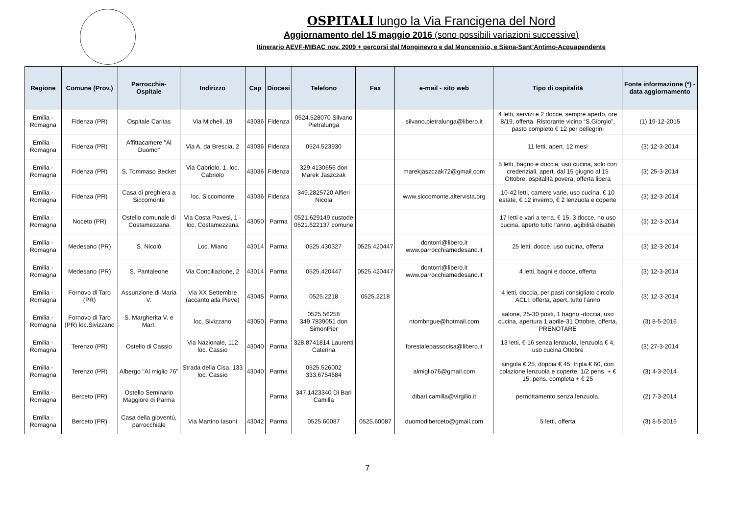OSPITALI lungo la Via Francigena del Nord
Aggiornamento del 15 maggio 2016 (sono possibili variazioni successive)
Itinerario AEVF-MIBAC nov. 2009 + percorsi dal Monginevro e dal Moncenisio, e Siena-Sant’Antimo-Acquapendente
| Regione | Comune (Prov.) | Parrocchia-Ospitale | Indirizzo | Cap | Diocesi | Telefono | Fax | e-mail - sito web | Tipo di ospitalità | Fonte informazione (*) - data aggiornamento |
| --- | --- | --- | --- | --- | --- | --- | --- | --- | --- | --- |
| Emilia - Romagna | Fidenza (PR) | Ospitale Caritas | Via Micheli, 19 | 43036 | Fidenza | 0524.528070 Silvano Pietralunga | | silvano.pietralunga@libero.it | 4 letti, servizi e 2 docce, sempre aperto, ore 8/19, offerta. Ristorante vicino “S.Giorgio”, pasto completo € 12 per pellegrini | (1) 19-12-2015 |
| Emilia - Romagna | Fidenza (PR) | Affittacamere "Al Duomo" | Via A. da Brescia, 2 | 43036 | Fidenza | 0524.523930 | | | 11 letti, apert. 12 mesi | (3) 12-3-2014 |
| Emilia - Romagna | Fidenza (PR) | S. Tommaso Becket | Via Cabriolo, 1, loc. Cabriolo | 43036 | Fidenza | 329.4130656 don Marek Jaszczak | | marekjaszczak72@gmail.com | 5 letti, bagno e doccia, uso cucina, solo con credenziali, apert. dal 15 giugno al 15 Ottobre, ospitalità povera, offerta libera | (3) 25-3-2014 |
| Emilia - Romagna | Fidenza (PR) | Casa di preghiera a Siccomonte | loc. Siccomonte | 43036 | Fidenza | 349.2825720 Alfieri Nicola | | www.siccomonte.altervista.org | 10-42 letti, camere varie, uso cucina, € 10 estate, € 12 inverno, € 2 lenzuola e coperte | (3) 12-3-2014 |
| Emilia - Romagna | Noceto (PR) | Ostello comunale di Costamezzana | Via Costa Pavesi, 1 - loc. Costamezzana | 43050 | Parma | 0521.629149 custode 0521.622137 comune | | | 17 letti e vari a terra, € 15, 3 docce, no uso cucina, aperto tutto l'anno, agibilità disabili | (3) 12-3-2014 |
| Emilia - Romagna | Medesano (PR) | S. Nicolò | Loc. Miano | 43014 | Parma | 0525.430327 | 0525.420447 | dontorri@libero.it www.parrocchiamedesano.it | 25 letti, docce, uso cucina, offerta | (3) 12-3-2014 |
| Emilia - Romagna | Medesano (PR) | S. Pantaleone | Via Conciliazione, 2 | 43014 | Parma | 0525.420447 | 0525.420447 | dontorri@libero.it www.parrocchiamedesano.it | 4 letti, bagni e docce, offerta | (3) 12-3-2014 |
| Emilia - Romagna | Fornovo di Taro (PR) | Assunzione di Maria V. | Via XX Settembre (accanto alla Pieve) | 43045 | Parma | 0525.2218 | 0525.2218 | | 4 letti, doccia, per pasti consigliato circolo ACLI, offerta, apert. tutto l'anno | (3) 12-3-2014 |
| Emilia - Romagna | Fornovo di Taro (PR) loc.Sivizzano | S. Margherita V. e Mart. | loc. Sivizzano | 43050 | Parma | 0525.56258 349.7839051 don SimonPier | | ntombngue@hotmail.com | salone, 25-30 posti, 1 bagno -doccia, uso cucina, apertura 1 aprile-31 Ottobre, offerta, PRENOTARE | (3) 8-5-2016 |
| Emilia - Romagna | Terenzo (PR) | Ostello di Cassio | Via Nazionale, 112 loc. Cassio | 43040 | Parma | 328.8741814 Laurenti Caterina | | forestalepassocisa@libero.it | 13 letti, € 16 senza lenzuola, lenzuola € 4, uso cucina Ottobre | (3) 27-3-2014 |
| Emilia - Romagna | Terenzo (PR) | Albergo "Al miglio 76" | Strada della Cisa, 133 loc. Cassio | 43040 | Parma | 0525.526002 333.6754684 | | almiglio76@gmail.com | singola € 25, doppia € 45, tripla € 60, con colazione lenzuola e coperte, 1/2 pens. + € 15, pens. completa + € 25 | (3) 4-3-2014 |
| Emilia - Romagna | Berceto (PR) | Ostello Seminario Maggiore di Parma | | | Parma | 347.1423340 Di Bari Camilla | | dibari.camilla@virgilio.it | pernottamento senza lenzuola, | (2) 7-3-2014 |
| Emilia - Romagna | Berceto (PR) | Casa della gioventù, parrocchiale | Via Martino Iasoni | 43042 | Parma | 0525.60087 | 0525.60087 | duomodiberceto@gmail.com | 5 letti, offerta | (3) 8-5-2016 |
7